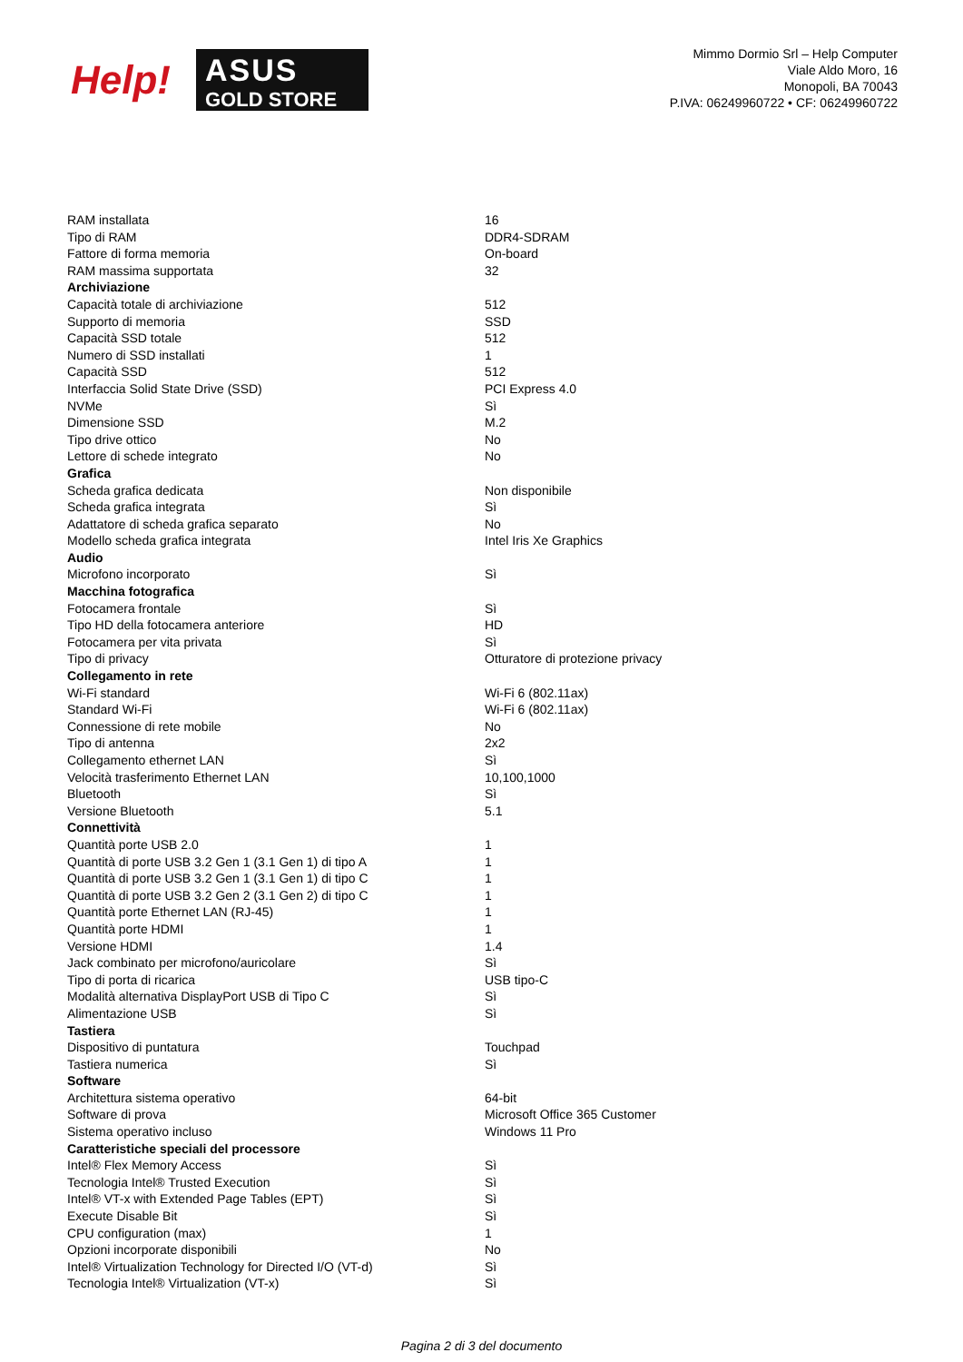Help!
ASUS
GOLD STORE
Mimmo Dormio Srl – Help Computer
Viale Aldo Moro, 16
Monopoli, BA 70043
P.IVA: 06249960722 • CF: 06249960722
| RAM installata | 16 |
| Tipo di RAM | DDR4-SDRAM |
| Fattore di forma memoria | On-board |
| RAM massima supportata | 32 |
| Archiviazione | |
| Capacità totale di archiviazione | 512 |
| Supporto di memoria | SSD |
| Capacità SSD totale | 512 |
| Numero di SSD installati | 1 |
| Capacità SSD | 512 |
| Interfaccia Solid State Drive (SSD) | PCI Express 4.0 |
| NVMe | Sì |
| Dimensione SSD | M.2 |
| Tipo drive ottico | No |
| Lettore di schede integrato | No |
| Grafica | |
| Scheda grafica dedicata | Non disponibile |
| Scheda grafica integrata | Sì |
| Adattatore di scheda grafica separato | No |
| Modello scheda grafica integrata | Intel Iris Xe Graphics |
| Audio | |
| Microfono incorporato | Sì |
| Macchina fotografica | |
| Fotocamera frontale | Sì |
| Tipo HD della fotocamera anteriore | HD |
| Fotocamera per vita privata | Sì |
| Tipo di privacy | Otturatore di protezione privacy |
| Collegamento in rete | |
| Wi-Fi standard | Wi-Fi 6 (802.11ax) |
| Standard Wi-Fi | Wi-Fi 6 (802.11ax) |
| Connessione di rete mobile | No |
| Tipo di antenna | 2x2 |
| Collegamento ethernet LAN | Sì |
| Velocità trasferimento Ethernet LAN | 10,100,1000 |
| Bluetooth | Sì |
| Versione Bluetooth | 5.1 |
| Connettività | |
| Quantità porte USB 2.0 | 1 |
| Quantità di porte USB 3.2 Gen 1 (3.1 Gen 1) di tipo A | 1 |
| Quantità di porte USB 3.2 Gen 1 (3.1 Gen 1) di tipo C | 1 |
| Quantità di porte USB 3.2 Gen 2 (3.1 Gen 2) di tipo C | 1 |
| Quantità porte Ethernet LAN (RJ-45) | 1 |
| Quantità porte HDMI | 1 |
| Versione HDMI | 1.4 |
| Jack combinato per microfono/auricolare | Sì |
| Tipo di porta di ricarica | USB tipo-C |
| Modalità alternativa DisplayPort USB di Tipo C | Sì |
| Alimentazione USB | Sì |
| Tastiera | |
| Dispositivo di puntatura | Touchpad |
| Tastiera numerica | Sì |
| Software | |
| Architettura sistema operativo | 64-bit |
| Software di prova | Microsoft Office 365 Customer |
| Sistema operativo incluso | Windows 11 Pro |
| Caratteristiche speciali del processore | |
| Intel® Flex Memory Access | Sì |
| Tecnologia Intel® Trusted Execution | Sì |
| Intel® VT-x with Extended Page Tables (EPT) | Sì |
| Execute Disable Bit | Sì |
| CPU configuration (max) | 1 |
| Opzioni incorporate disponibili | No |
| Intel® Virtualization Technology for Directed I/O (VT-d) | Sì |
| Tecnologia Intel® Virtualization (VT-x) | Sì |
Pagina 2 di 3 del documento